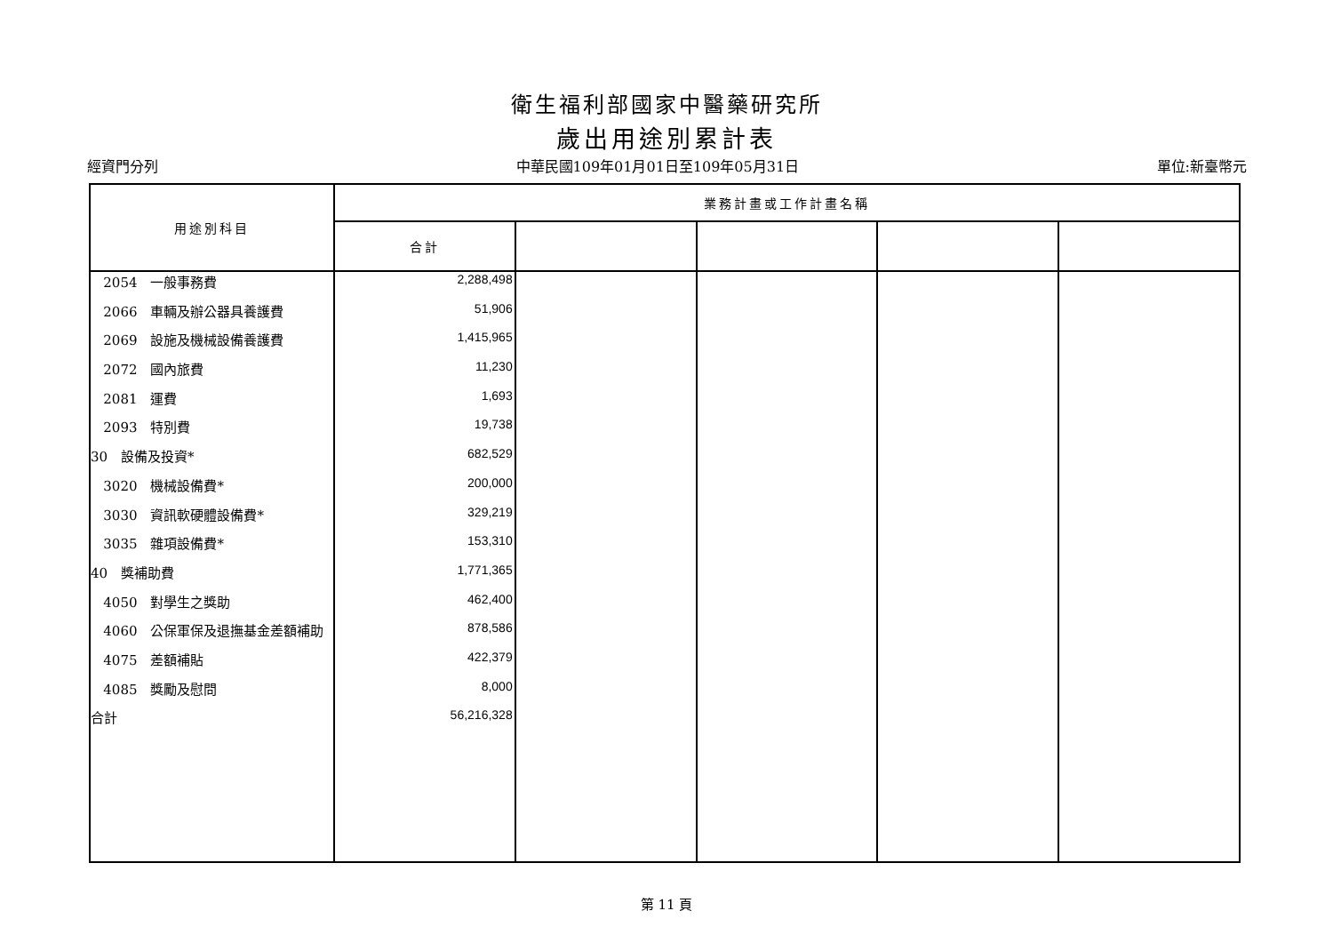衛生福利部國家中醫藥研究所
歲出用途別累計表
經資門分列 中華民國109年01月01日至109年05月31日 單位:新臺幣元
| 用途別科目 | 業務計畫或工作計畫名稱 | | | | |
| --- | --- | --- | --- | --- | --- |
| | 合計 | | | | |
| 2054 一般事務費 | 2,288,498 | | | | |
| 2066 車輛及辦公器具養護費 | 51,906 | | | | |
| 2069 設施及機械設備養護費 | 1,415,965 | | | | |
| 2072 國內旅費 | 11,230 | | | | |
| 2081 運費 | 1,693 | | | | |
| 2093 特別費 | 19,738 | | | | |
| 30 設備及投資* | 682,529 | | | | |
| 3020 機械設備費* | 200,000 | | | | |
| 3030 資訊軟硬體設備費* | 329,219 | | | | |
| 3035 雜項設備費* | 153,310 | | | | |
| 40 獎補助費 | 1,771,365 | | | | |
| 4050 對學生之獎助 | 462,400 | | | | |
| 4060 公保軍保及退撫基金差額補助 | 878,586 | | | | |
| 4075 差額補貼 | 422,379 | | | | |
| 4085 獎勵及慰問 | 8,000 | | | | |
| 合計 | 56,216,328 | | | | |
第 11 頁